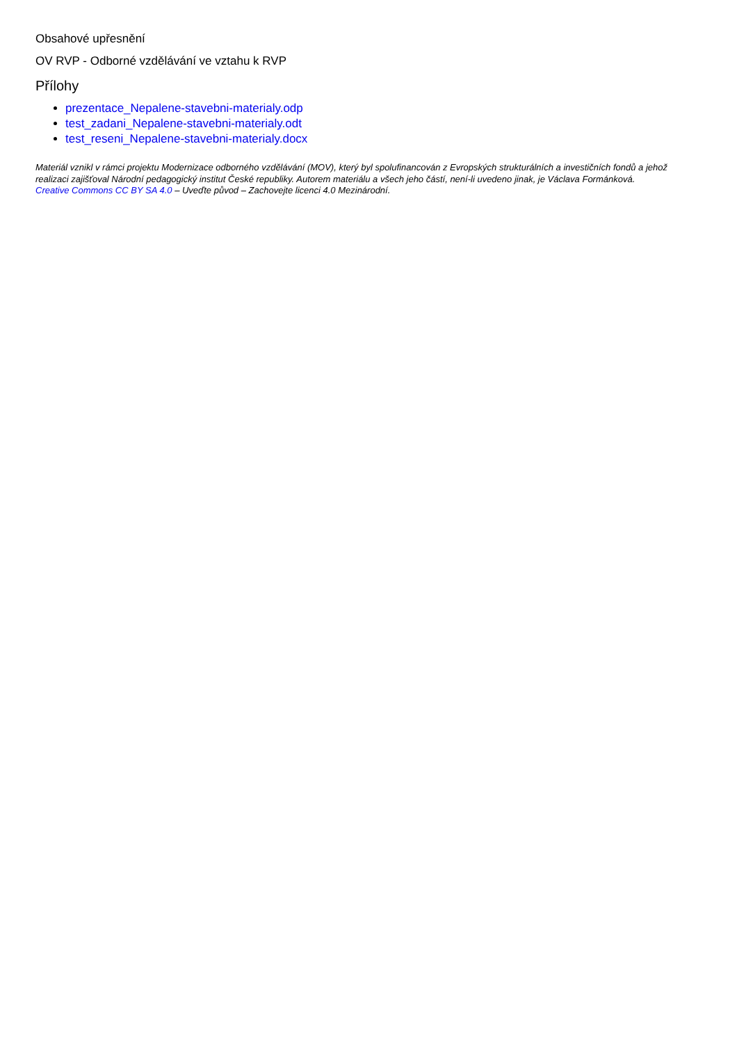Obsahové upřesnění
OV RVP - Odborné vzdělávání ve vztahu k RVP
Přílohy
prezentace_Nepalene-stavebni-materialy.odp
test_zadani_Nepalene-stavebni-materialy.odt
test_reseni_Nepalene-stavebni-materialy.docx
Materiál vznikl v rámci projektu Modernizace odborného vzdělávání (MOV), který byl spolufinancován z Evropských strukturálních a investičních fondů a jehož realizaci zajišťoval Národní pedagogický institut České republiky. Autorem materiálu a všech jeho částí, není-li uvedeno jinak, je Václava Formánková.
Creative Commons CC BY SA 4.0 – Uveďte původ – Zachovejte licenci 4.0 Mezinárodní.